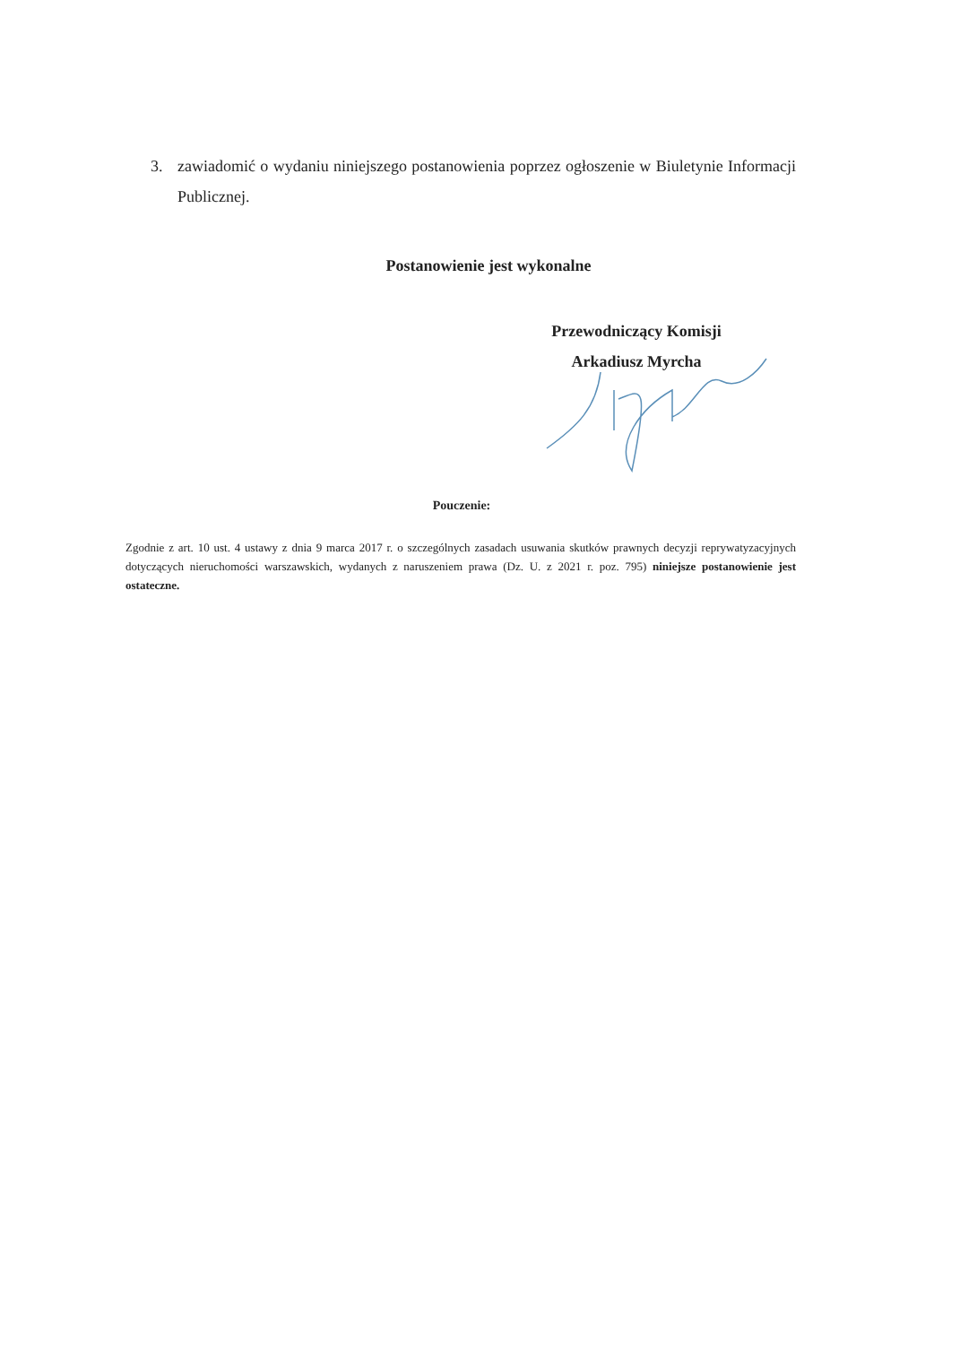3. zawiadomić o wydaniu niniejszego postanowienia poprzez ogłoszenie w Biuletynie Informacji Publicznej.
Postanowienie jest wykonalne
Przewodniczący Komisji
Arkadiusz Myrcha
Pouczenie:
Zgodnie z art. 10 ust. 4 ustawy z dnia 9 marca 2017 r. o szczególnych zasadach usuwania skutków prawnych decyzji reprywatyzacyjnych dotyczących nieruchomości warszawskich, wydanych z naruszeniem prawa (Dz. U. z 2021 r. poz. 795) niniejsze postanowienie jest ostateczne.